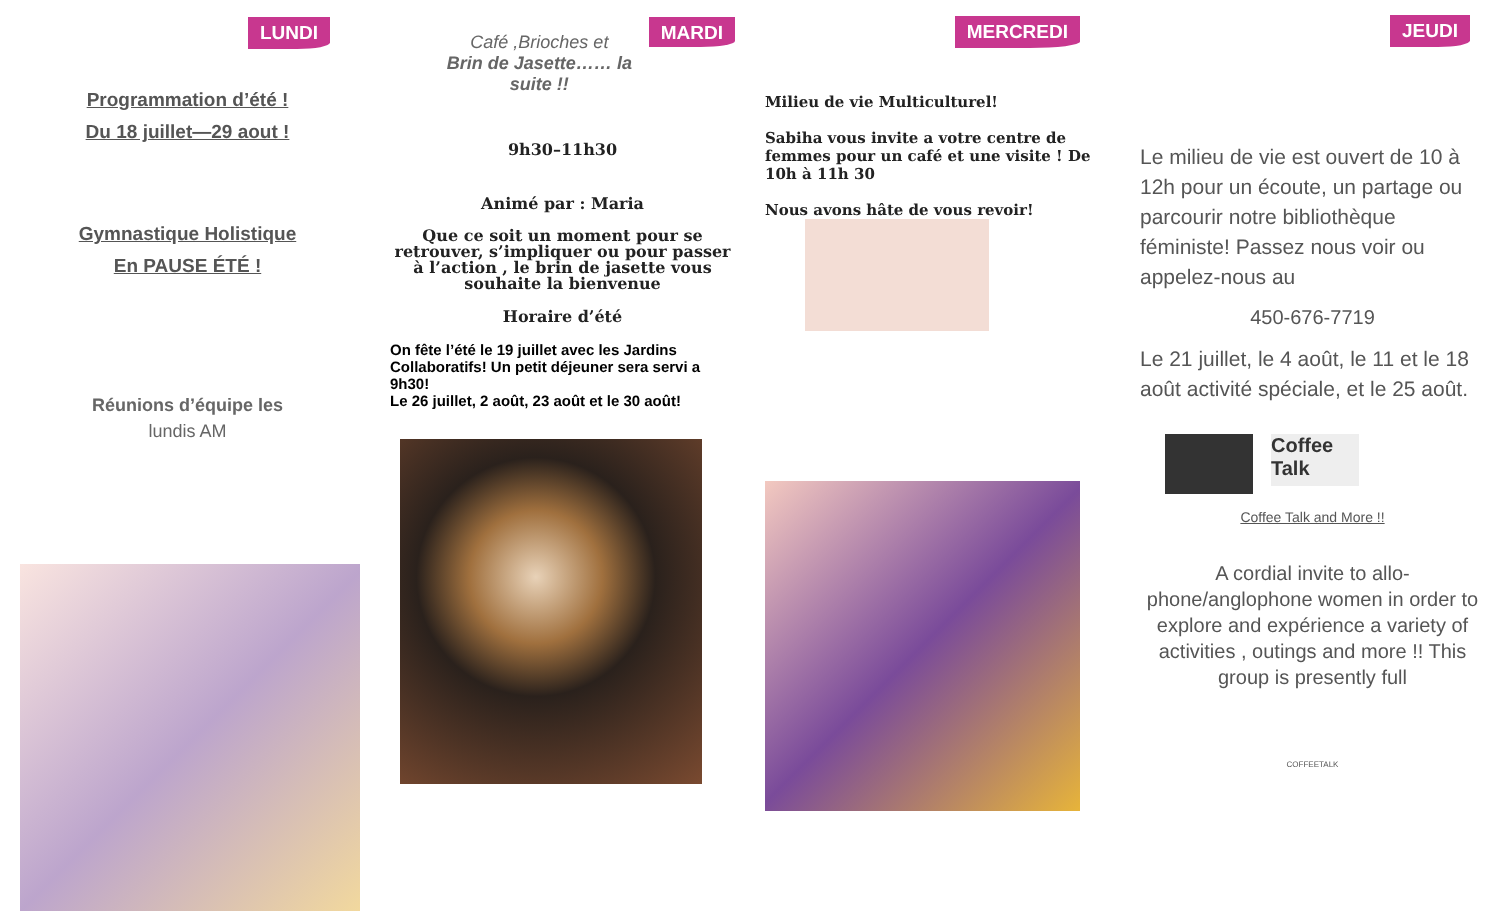LUNDI
Programmation d’été !
Du 18 juillet—29 aout !
Gymnastique Holistique
En PAUSE ÉTÉ !
Réunions d’équipe les
lundis AM
Café ,Brioches et
Brin de Jasette…… la suite !!
MARDI
9h30–11h30
Animé par : Maria
Que ce soit un moment pour se retrouver, s’impliquer ou pour passer à l’action , le brin de jasette vous souhaite la bienvenue
Horaire d’été
On fête l’été le 19 juillet avec les Jardins Collaboratifs! Un petit déjeuner sera servi a 9h30!
Le 26 juillet, 2 août, 23 août et le 30 août!
MERCREDI
Milieu de vie Multiculturel!
Sabiha vous invite a votre centre de femmes pour un café et une visite ! De 10h à 11h 30
Nous avons hâte de vous revoir!
JEUDI
Le milieu de vie est ouvert de 10 à 12h pour un écoute, un partage ou parcourir notre bibliothèque féministe! Passez nous voir ou appelez-nous au
450-676-7719
Le 21 juillet, le 4 août, le 11 et le 18 août activité spéciale, et le 25 août.
Coffee Talk
Coffee Talk and More !!
A cordial invite to allo-phone/anglophone women in order to explore and expérience a variety of activities , outings and more !! This group is presently full
COFFEETALK